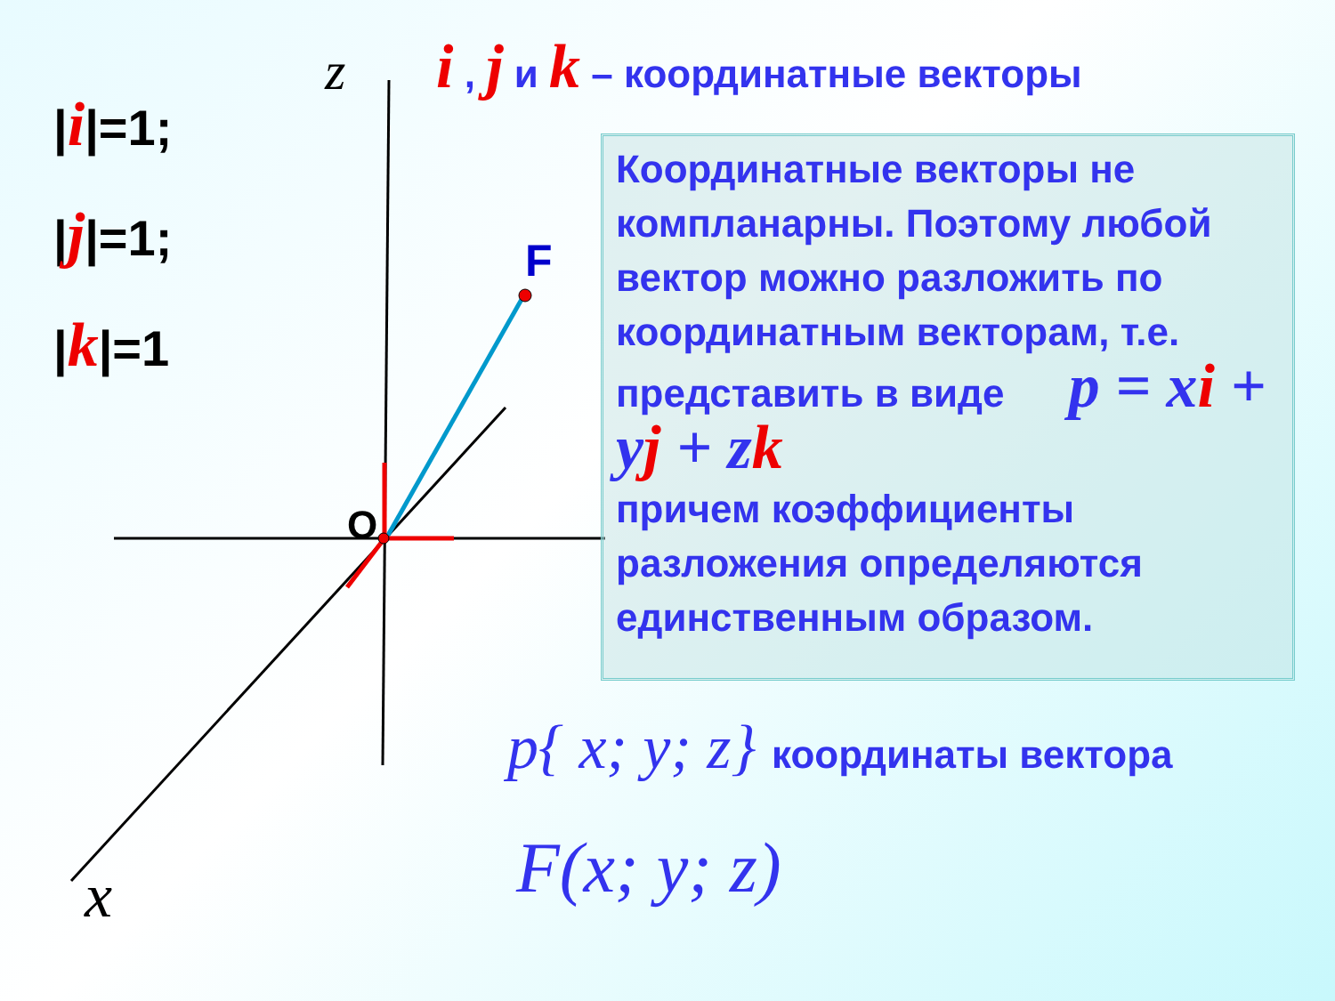z
x
O
F
i , j и k – координатные векторы
|i|=1;
|j|=1;
|k|=1
Координатные векторы не компланарны. Поэтому любой вектор можно разложить по координатным векторам, т.е. представить в виде p = xi + yj + zk
причем коэффициенты разложения определяются единственным образом.
p{ x; y; z} координаты вектора
F(x; y; z)